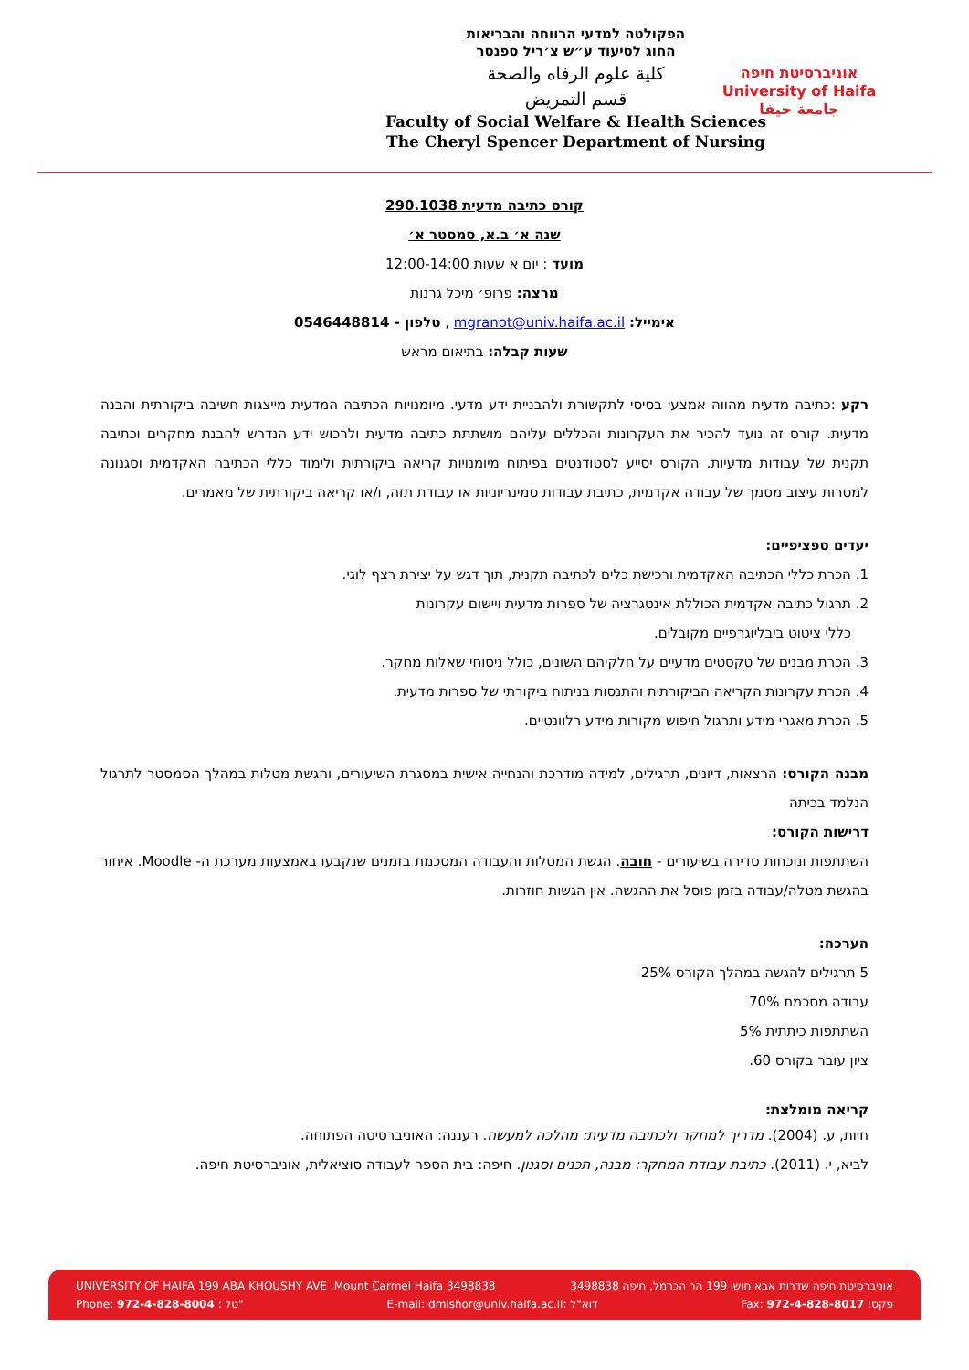הפקולטה למדעי הרווחה והבריאות
החוג לסיעוד ע״ש צ׳ריל ספנסר
كلية علوم الرفاه والصحة
قسم التمريض
Faculty of Social Welfare & Health Sciences
The Cheryl Spencer Department of Nursing
אוניברסיטת חיפה
University of Haifa
جامعة حيفا
קורס כתיבה מדעית 290.1038
שנה א׳ ב.א, סמסטר א׳
מועד : יום א שעות 12:00-14:00
מרצה: פרופ׳ מיכל גרנות
אימייל: mgranot@univ.haifa.ac.il , טלפון - 0546448814
שעות קבלה: בתיאום מראש
רקע :כתיבה מדעית מהווה אמצעי בסיסי לתקשורת ולהבניית ידע מדעי. מיומנויות הכתיבה המדעית מייצגות חשיבה ביקורתית והבנה מדעית. קורס זה נועד להכיר את העקרונות והכללים עליהם מושתתת כתיבה מדעית ולרכוש ידע הנדרש להבנת מחקרים וכתיבה תקנית של עבודות מדעיות. הקורס יסייע לסטודנטים בפיתוח מיומנויות קריאה ביקורתית ולימוד כללי הכתיבה האקדמית וסגנונה למטרות עיצוב מסמך של עבודה אקדמית, כתיבת עבודות סמינריוניות או עבודת תזה, ו/או קריאה ביקורתית של מאמרים.
יעדים ספציפיים:
1. הכרת כללי הכתיבה האקדמית ורכישת כלים לכתיבה תקנית, תוך דגש על יצירת רצף לוגי.
2. תרגול כתיבה אקדמית הכוללת אינטגרציה של ספרות מדעית ויישום עקרונות
כללי ציטוט ביבליוגרפיים מקובלים.
3. הכרת מבנים של טקסטים מדעיים על חלקיהם השונים, כולל ניסוחי שאלות מחקר.
4. הכרת עקרונות הקריאה הביקורתית והתנסות בניתוח ביקורתי של ספרות מדעית.
5. הכרת מאגרי מידע ותרגול חיפוש מקורות מידע רלוונטיים.
מבנה הקורס: הרצאות, דיונים, תרגילים, למידה מודרכת והנחייה אישית במסגרת השיעורים, והגשת מטלות במהלך הסמסטר לתרגול הנלמד בכיתה
דרישות הקורס:
השתתפות ונוכחות סדירה בשיעורים - חובה. הגשת המטלות והעבודה המסכמת בזמנים שנקבעו באמצעות מערכת ה- Moodle. איחור בהגשת מטלה/עבודה בזמן פוסל את ההגשה. אין הגשות חוזרות.
הערכה:
5 תרגילים להגשה במהלך הקורס 25%
עבודה מסכמת 70%
השתתפות כיתתית 5%
ציון עובר בקורס 60.
קריאה מומלצת:
חיות, ע. (2004). מדריך למחקר ולכתיבה מדעית: מהלכה למעשה. רעננה: האוניברסיטה הפתוחה.
לביא, י. (2011). כתיבת עבודת המחקר: מבנה, תכנים וסגנון. חיפה: בית הספר לעבודה סוציאלית, אוניברסיטת חיפה.
UNIVERSITY OF HAIFA 199 ABA KHOUSHY AVE .Mount Carmel Haifa 3498838 אוניברסיטת חיפה שדרות אבא חושי 199 הר הכרמל, חיפה 3498838
Phone: 972-4-828-8004 : טל" E-mail: dmishor@univ.haifa.ac.il: דוא"ל Fax: 972-4-828-8017 :פקס